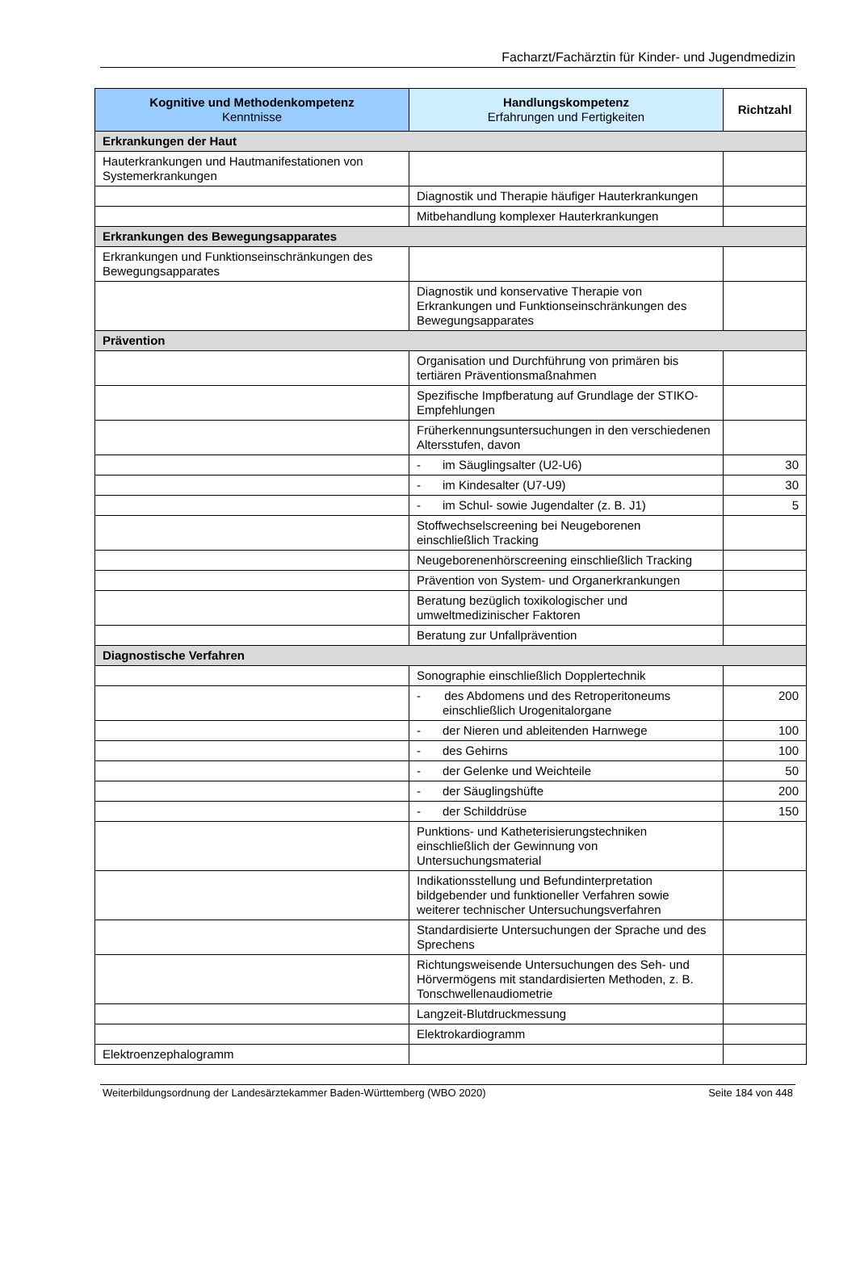Facharzt/Fachärztin für Kinder- und Jugendmedizin
| Kognitive und Methodenkompetenz Kenntnisse | Handlungskompetenz Erfahrungen und Fertigkeiten | Richtzahl |
| --- | --- | --- |
| Erkrankungen der Haut | | |
| Hauterkrankungen und Hautmanifestationen von Systemerkrankungen | | |
| | Diagnostik und Therapie häufiger Hauterkrankungen | |
| | Mitbehandlung komplexer Hauterkrankungen | |
| Erkrankungen des Bewegungsapparates | | |
| Erkrankungen und Funktionseinschränkungen des Bewegungsapparates | | |
| | Diagnostik und konservative Therapie von Erkrankungen und Funktionseinschränkungen des Bewegungsapparates | |
| Prävention | | |
| | Organisation und Durchführung von primären bis tertiären Präventionsmaßnahmen | |
| | Spezifische Impfberatung auf Grundlage der STIKO-Empfehlungen | |
| | Früherkennungsuntersuchungen in den verschiedenen Altersstufen, davon | |
| | - im Säuglingsalter (U2-U6) | 30 |
| | - im Kindesalter (U7-U9) | 30 |
| | - im Schul- sowie Jugendalter (z. B. J1) | 5 |
| | Stoffwechselscreening bei Neugeborenen einschließlich Tracking | |
| | Neugeborenenhörscreening einschließlich Tracking | |
| | Prävention von System- und Organerkrankungen | |
| | Beratung bezüglich toxikologischer und umweltmedizinischer Faktoren | |
| | Beratung zur Unfallprävention | |
| Diagnostische Verfahren | | |
| | Sonographie einschließlich Dopplertechnik | |
| | - des Abdomens und des Retroperitoneums einschließlich Urogenitalorgane | 200 |
| | - der Nieren und ableitenden Harnwege | 100 |
| | - des Gehirns | 100 |
| | - der Gelenke und Weichteile | 50 |
| | - der Säuglingshüfte | 200 |
| | - der Schilddrüse | 150 |
| | Punktions- und Katheterisierungstechniken einschließlich der Gewinnung von Untersuchungsmaterial | |
| | Indikationsstellung und Befundinterpretation bildgebender und funktioneller Verfahren sowie weiterer technischer Untersuchungsverfahren | |
| | Standardisierte Untersuchungen der Sprache und des Sprechens | |
| | Richtungsweisende Untersuchungen des Seh- und Hörvermögens mit standardisierten Methoden, z. B. Tonschwellenaudiometrie | |
| | Langzeit-Blutdruckmessung | |
| | Elektrokardiogramm | |
| Elektroenzephalogramm | | |
Weiterbildungsordnung der Landesärztekammer Baden-Württemberg (WBO 2020) Seite 184 von 448